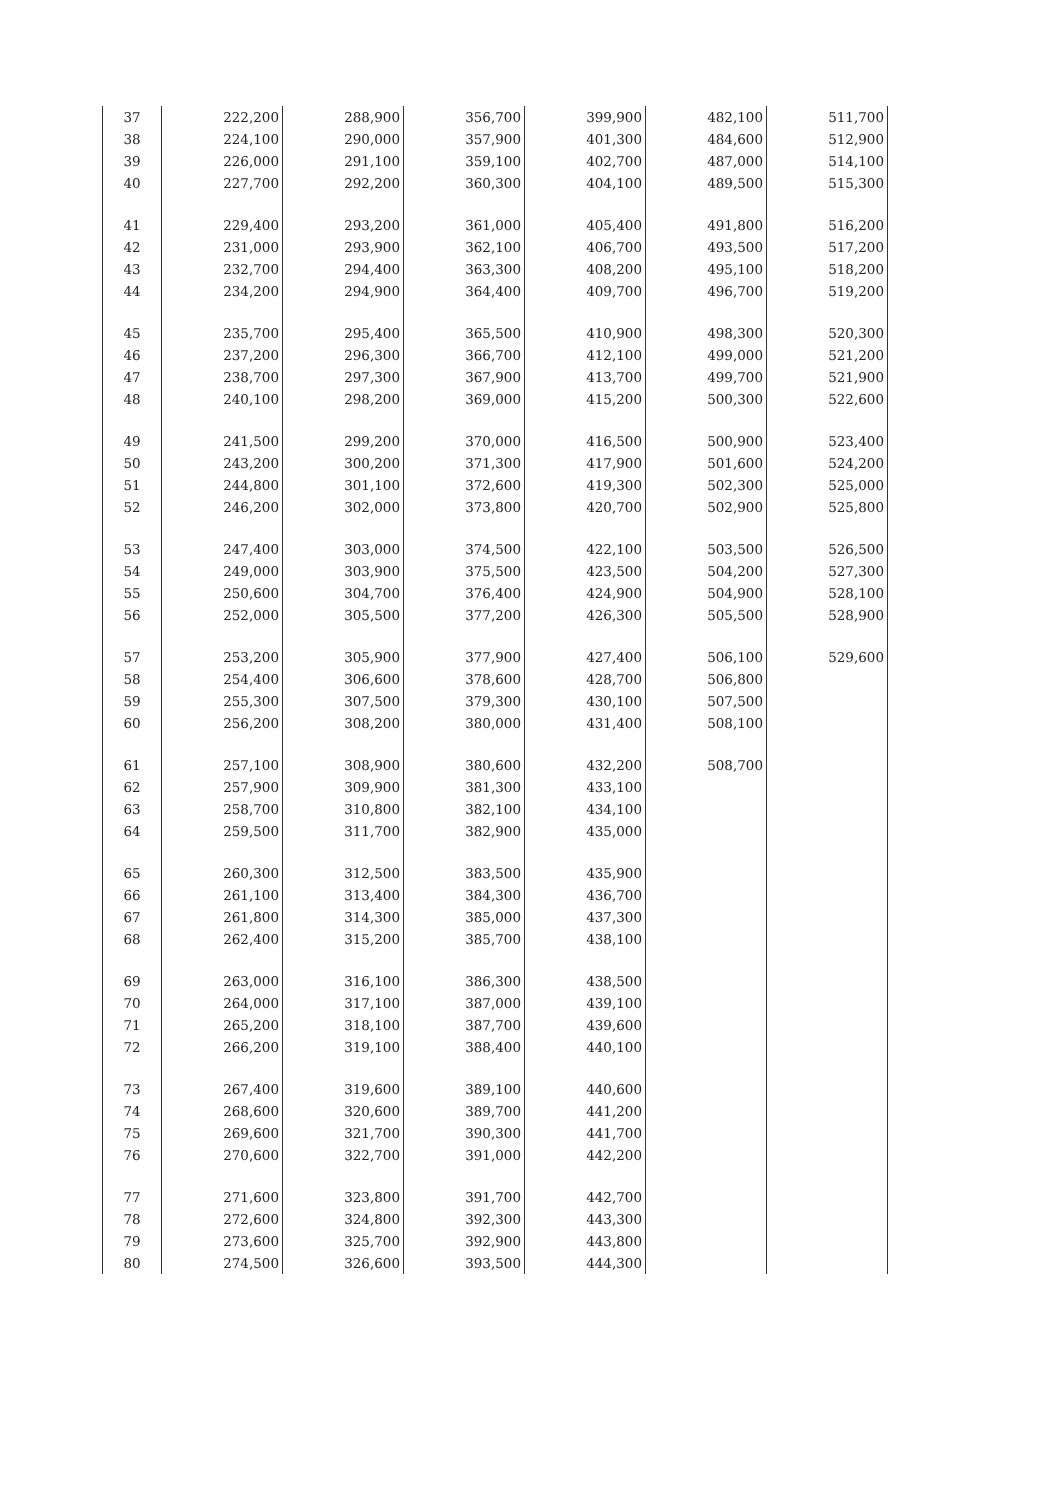| 37 | 222,200 | 288,900 | 356,700 | 399,900 | 482,100 | 511,700 |
| 38 | 224,100 | 290,000 | 357,900 | 401,300 | 484,600 | 512,900 |
| 39 | 226,000 | 291,100 | 359,100 | 402,700 | 487,000 | 514,100 |
| 40 | 227,700 | 292,200 | 360,300 | 404,100 | 489,500 | 515,300 |
| 41 | 229,400 | 293,200 | 361,000 | 405,400 | 491,800 | 516,200 |
| 42 | 231,000 | 293,900 | 362,100 | 406,700 | 493,500 | 517,200 |
| 43 | 232,700 | 294,400 | 363,300 | 408,200 | 495,100 | 518,200 |
| 44 | 234,200 | 294,900 | 364,400 | 409,700 | 496,700 | 519,200 |
| 45 | 235,700 | 295,400 | 365,500 | 410,900 | 498,300 | 520,300 |
| 46 | 237,200 | 296,300 | 366,700 | 412,100 | 499,000 | 521,200 |
| 47 | 238,700 | 297,300 | 367,900 | 413,700 | 499,700 | 521,900 |
| 48 | 240,100 | 298,200 | 369,000 | 415,200 | 500,300 | 522,600 |
| 49 | 241,500 | 299,200 | 370,000 | 416,500 | 500,900 | 523,400 |
| 50 | 243,200 | 300,200 | 371,300 | 417,900 | 501,600 | 524,200 |
| 51 | 244,800 | 301,100 | 372,600 | 419,300 | 502,300 | 525,000 |
| 52 | 246,200 | 302,000 | 373,800 | 420,700 | 502,900 | 525,800 |
| 53 | 247,400 | 303,000 | 374,500 | 422,100 | 503,500 | 526,500 |
| 54 | 249,000 | 303,900 | 375,500 | 423,500 | 504,200 | 527,300 |
| 55 | 250,600 | 304,700 | 376,400 | 424,900 | 504,900 | 528,100 |
| 56 | 252,000 | 305,500 | 377,200 | 426,300 | 505,500 | 528,900 |
| 57 | 253,200 | 305,900 | 377,900 | 427,400 | 506,100 | 529,600 |
| 58 | 254,400 | 306,600 | 378,600 | 428,700 | 506,800 | |
| 59 | 255,300 | 307,500 | 379,300 | 430,100 | 507,500 | |
| 60 | 256,200 | 308,200 | 380,000 | 431,400 | 508,100 | |
| 61 | 257,100 | 308,900 | 380,600 | 432,200 | 508,700 | |
| 62 | 257,900 | 309,900 | 381,300 | 433,100 | | |
| 63 | 258,700 | 310,800 | 382,100 | 434,100 | | |
| 64 | 259,500 | 311,700 | 382,900 | 435,000 | | |
| 65 | 260,300 | 312,500 | 383,500 | 435,900 | | |
| 66 | 261,100 | 313,400 | 384,300 | 436,700 | | |
| 67 | 261,800 | 314,300 | 385,000 | 437,300 | | |
| 68 | 262,400 | 315,200 | 385,700 | 438,100 | | |
| 69 | 263,000 | 316,100 | 386,300 | 438,500 | | |
| 70 | 264,000 | 317,100 | 387,000 | 439,100 | | |
| 71 | 265,200 | 318,100 | 387,700 | 439,600 | | |
| 72 | 266,200 | 319,100 | 388,400 | 440,100 | | |
| 73 | 267,400 | 319,600 | 389,100 | 440,600 | | |
| 74 | 268,600 | 320,600 | 389,700 | 441,200 | | |
| 75 | 269,600 | 321,700 | 390,300 | 441,700 | | |
| 76 | 270,600 | 322,700 | 391,000 | 442,200 | | |
| 77 | 271,600 | 323,800 | 391,700 | 442,700 | | |
| 78 | 272,600 | 324,800 | 392,300 | 443,300 | | |
| 79 | 273,600 | 325,700 | 392,900 | 443,800 | | |
| 80 | 274,500 | 326,600 | 393,500 | 444,300 | | |